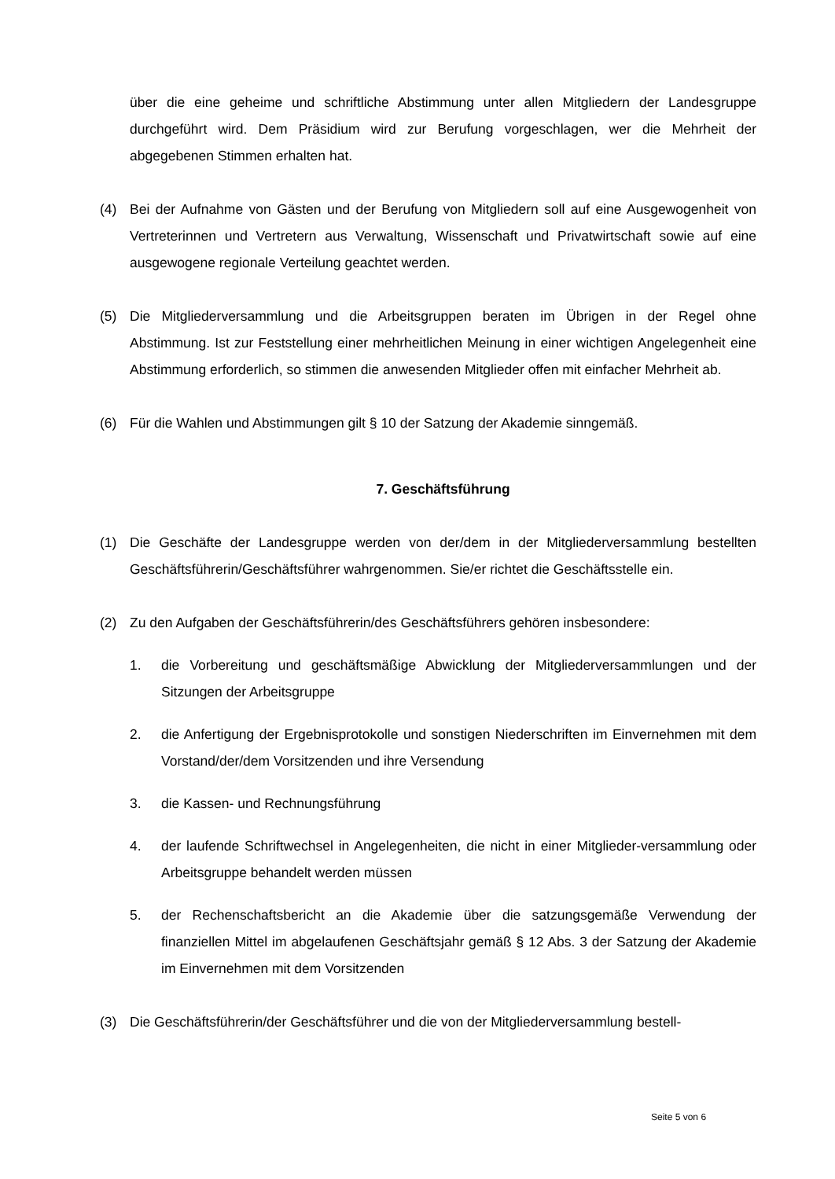über die eine geheime und schriftliche Abstimmung unter allen Mitgliedern der Landes­gruppe durchgeführt wird. Dem Präsidium wird zur Berufung vorgeschlagen, wer die Mehrheit der abgegebenen Stimmen erhalten hat.
(4) Bei der Aufnahme von Gästen und der Berufung von Mitgliedern soll auf eine Ausgewogen­heit von Vertreterinnen und Vertretern aus Verwaltung, Wissenschaft und Privatwirtschaft sowie auf eine ausgewogene regionale Verteilung geachtet werden.
(5) Die Mitgliederversammlung und die Arbeitsgruppen beraten im Übrigen in der Regel ohne Abstimmung. Ist zur Feststellung einer mehrheitlichen Meinung in einer wichtigen Angele­genheit eine Abstimmung erforderlich, so stimmen die anwesenden Mitglieder offen mit einfacher Mehrheit ab.
(6) Für die Wahlen und Abstimmungen gilt § 10 der Satzung der Akademie sinngemäß.
7. Geschäftsführung
(1) Die Geschäfte der Landesgruppe werden von der/dem in der Mitgliederversammlung bestell­ten Geschäftsführerin/Geschäftsführer wahrgenommen. Sie/er richtet die Geschäftsstelle ein.
(2) Zu den Aufgaben der Geschäftsführerin/des Geschäftsführers gehören insbesondere:
1. die Vorbereitung und geschäftsmäßige Abwicklung der Mitgliederversammlungen und der Sitzungen der Arbeitsgruppe
2. die Anfertigung der Ergebnisprotokolle und sonstigen Niederschriften im Einverneh­men mit dem Vorstand/der/dem Vorsitzenden und ihre Versendung
3. die Kassen- und Rechnungsführung
4. der laufende Schriftwechsel in Angelegenheiten, die nicht in einer Mitglieder-ver­sammlung oder Arbeitsgruppe behandelt werden müssen
5. der Rechenschaftsbericht an die Akademie über die satzungsgemäße Verwendung der finanziellen Mittel im abgelaufenen Geschäftsjahr gemäß § 12 Abs. 3 der Satzung der Akademie im Einvernehmen mit dem Vorsitzenden
(3) Die Geschäftsführerin/der Geschäftsführer und die von der Mitgliederversammlung bestell-
Seite 5 von 6